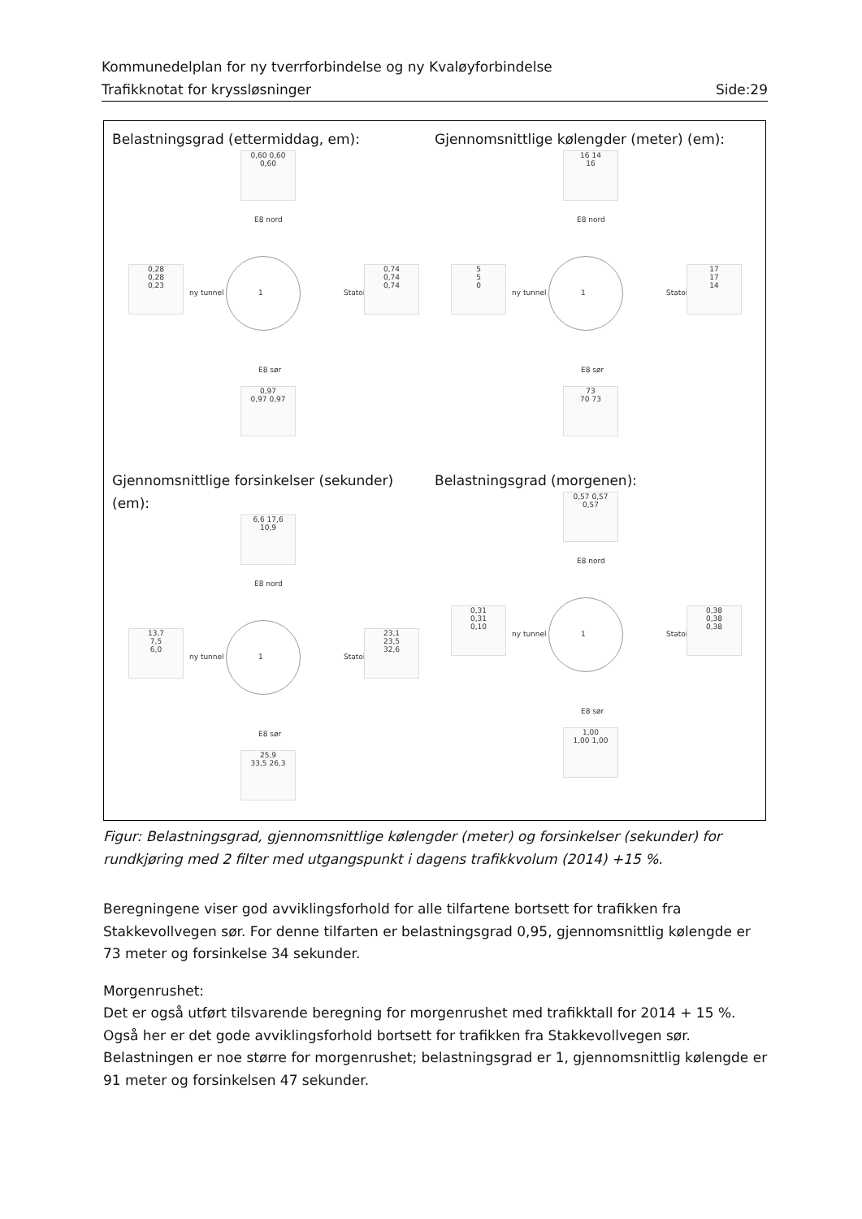Kommunedelplan for ny tverrforbindelse og ny Kvaløyforbindelse
Trafikknotat for kryssløsninger Side:29
Belastningsgrad (ettermiddag, em):
0,60 0,60
0,60
E8 nord
0,28
0,28
0,23
ny tunnel 1 Statoil
0,74
0,74
0,74
E8 sør
0,97
0,97 0,97
Gjennomsnittlige kølengder (meter) (em):
16 14
16
E8 nord
5
5
0
ny tunnel 1 Statoil
17
17
14
E8 sør
73
70 73
Gjennomsnittlige forsinkelser (sekunder) (em):
6,6 17,6
10,9
E8 nord
13,7
7,5
6,0
ny tunnel 1 Statoil
23,1
23,5
32,6
E8 sør
25,9
33,5 26,3
Belastningsgrad (morgenen):
0,57 0,57
0,57
E8 nord
0,31
0,31
0,10
ny tunnel 1 Statoil
0,38
0,38
0,38
E8 sør
1,00
1,00 1,00
Figur: Belastningsgrad, gjennomsnittlige kølengder (meter) og forsinkelser (sekunder) for rundkjøring med 2 filter med utgangspunkt i dagens trafikkvolum (2014) +15 %.
Beregningene viser god avviklingsforhold for alle tilfartene bortsett for trafikken fra Stakkevollvegen sør. For denne tilfarten er belastningsgrad 0,95, gjennomsnittlig kølengde er 73 meter og forsinkelse 34 sekunder.
Morgenrushet:
Det er også utført tilsvarende beregning for morgenrushet med trafikktall for 2014 + 15 %. Også her er det gode avviklingsforhold bortsett for trafikken fra Stakkevollvegen sør. Belastningen er noe større for morgenrushet; belastningsgrad er 1, gjennomsnittlig kølengde er 91 meter og forsinkelsen 47 sekunder.